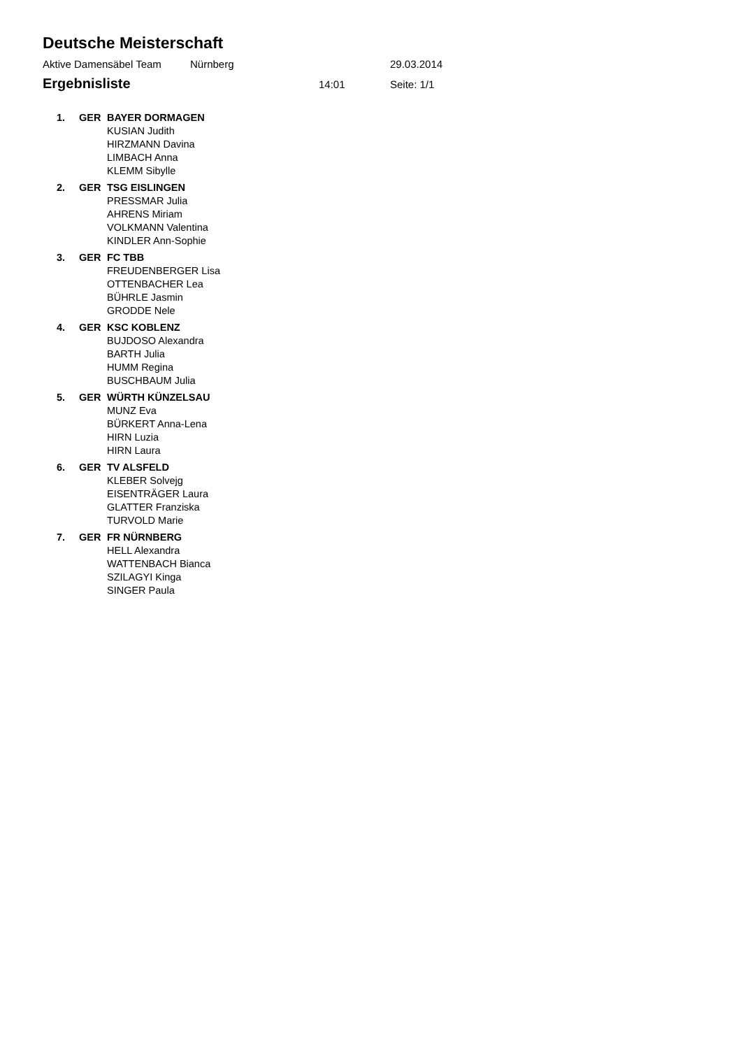Deutsche Meisterschaft
Aktive Damensäbel Team Nürnberg 29.03.2014
Ergebnisliste
14:01 Seite: 1/1
| 1. | GER | BAYER DORMAGEN |
| | | KUSIAN Judith |
| | | HIRZMANN Davina |
| | | LIMBACH Anna |
| | | KLEMM Sibylle |
| 2. | GER | TSG EISLINGEN |
| | | PRESSMAR Julia |
| | | AHRENS Miriam |
| | | VOLKMANN Valentina |
| | | KINDLER Ann-Sophie |
| 3. | GER | FC TBB |
| | | FREUDENBERGER Lisa |
| | | OTTENBACHER Lea |
| | | BÜHRLE Jasmin |
| | | GRODDE Nele |
| 4. | GER | KSC KOBLENZ |
| | | BUJDOSO Alexandra |
| | | BARTH Julia |
| | | HUMM Regina |
| | | BUSCHBAUM Julia |
| 5. | GER | WÜRTH KÜNZELSAU |
| | | MUNZ Eva |
| | | BÜRKERT Anna-Lena |
| | | HIRN Luzia |
| | | HIRN Laura |
| 6. | GER | TV ALSFELD |
| | | KLEBER Solvejg |
| | | EISENTRÄGER Laura |
| | | GLATTER Franziska |
| | | TURVOLD Marie |
| 7. | GER | FR NÜRNBERG |
| | | HELL Alexandra |
| | | WATTENBACH Bianca |
| | | SZILAGYI Kinga |
| | | SINGER Paula |